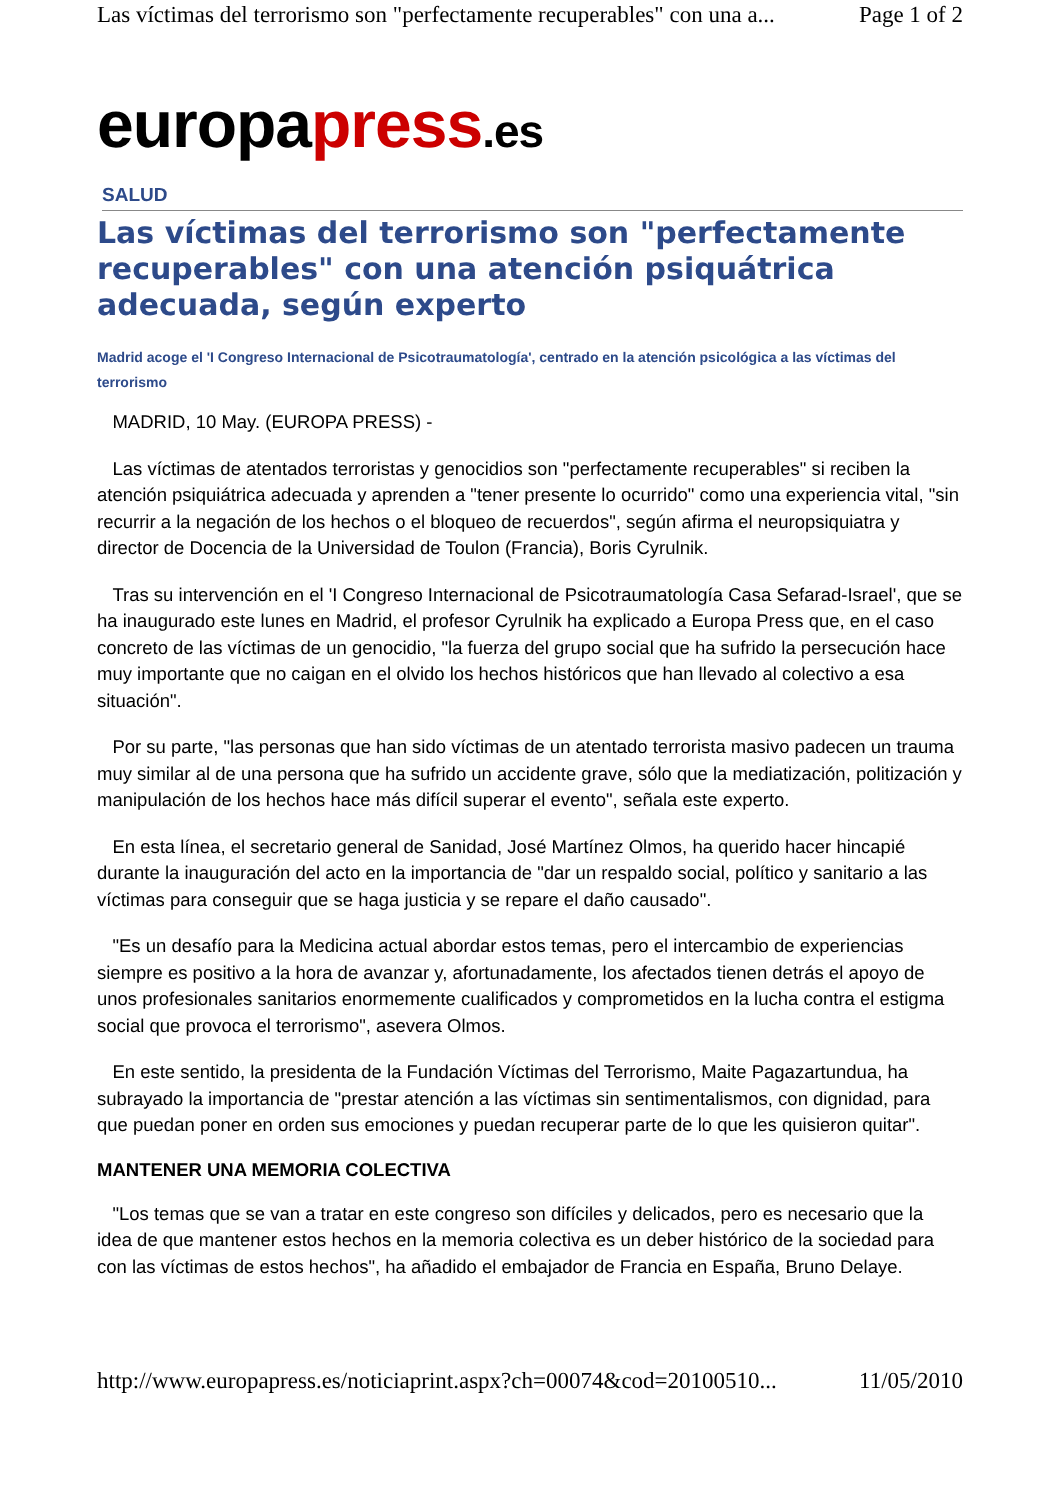Las víctimas del terrorismo son "perfectamente recuperables" con una a... Page 1 of 2
europapress.es
SALUD
Las víctimas del terrorismo son "perfectamente recuperables" con una atención psiquátrica adecuada, según experto
Madrid acoge el 'I Congreso Internacional de Psicotraumatología', centrado en la atención psicológica a las víctimas del terrorismo
MADRID, 10 May. (EUROPA PRESS) -
Las víctimas de atentados terroristas y genocidios son "perfectamente recuperables" si reciben la atención psiquiátrica adecuada y aprenden a "tener presente lo ocurrido" como una experiencia vital, "sin recurrir a la negación de los hechos o el bloqueo de recuerdos", según afirma el neuropsiquiatra y director de Docencia de la Universidad de Toulon (Francia), Boris Cyrulnik.
Tras su intervención en el 'I Congreso Internacional de Psicotraumatología Casa Sefarad-Israel', que se ha inaugurado este lunes en Madrid, el profesor Cyrulnik ha explicado a Europa Press que, en el caso concreto de las víctimas de un genocidio, "la fuerza del grupo social que ha sufrido la persecución hace muy importante que no caigan en el olvido los hechos históricos que han llevado al colectivo a esa situación".
Por su parte, "las personas que han sido víctimas de un atentado terrorista masivo padecen un trauma muy similar al de una persona que ha sufrido un accidente grave, sólo que la mediatización, politización y manipulación de los hechos hace más difícil superar el evento", señala este experto.
En esta línea, el secretario general de Sanidad, José Martínez Olmos, ha querido hacer hincapié durante la inauguración del acto en la importancia de "dar un respaldo social, político y sanitario a las víctimas para conseguir que se haga justicia y se repare el daño causado".
"Es un desafío para la Medicina actual abordar estos temas, pero el intercambio de experiencias siempre es positivo a la hora de avanzar y, afortunadamente, los afectados tienen detrás el apoyo de unos profesionales sanitarios enormemente cualificados y comprometidos en la lucha contra el estigma social que provoca el terrorismo", asevera Olmos.
En este sentido, la presidenta de la Fundación Víctimas del Terrorismo, Maite Pagazartundua, ha subrayado la importancia de "prestar atención a las víctimas sin sentimentalismos, con dignidad, para que puedan poner en orden sus emociones y puedan recuperar parte de lo que les quisieron quitar".
MANTENER UNA MEMORIA COLECTIVA
"Los temas que se van a tratar en este congreso son difíciles y delicados, pero es necesario que la idea de que mantener estos hechos en la memoria colectiva es un deber histórico de la sociedad para con las víctimas de estos hechos", ha añadido el embajador de Francia en España, Bruno Delaye.
http://www.europapress.es/noticiaprint.aspx?ch=00074&cod=20100510... 11/05/2010